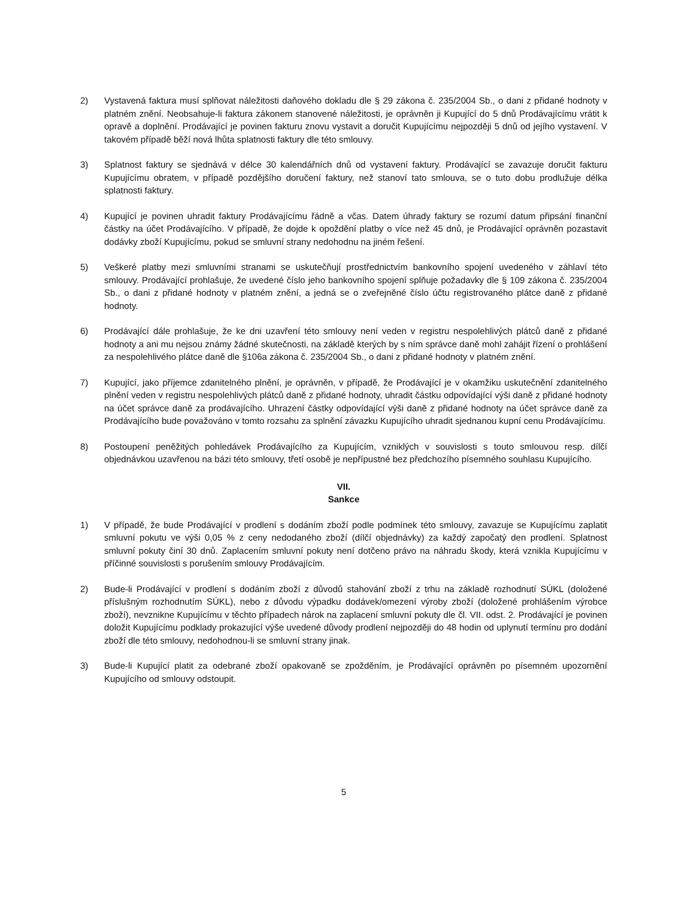2) Vystavená faktura musí splňovat náležitosti daňového dokladu dle § 29 zákona č. 235/2004 Sb., o dani z přidané hodnoty v platném znění. Neobsahuje-li faktura zákonem stanovené náležitosti, je oprávněn ji Kupující do 5 dnů Prodávajícímu vrátit k opravě a doplnění. Prodávající je povinen fakturu znovu vystavit a doručit Kupujícímu nejpozději 5 dnů od jejího vystavení. V takovém případě běží nová lhůta splatnosti faktury dle této smlouvy.
3) Splatnost faktury se sjednává v délce 30 kalendářních dnů od vystavení faktury. Prodávající se zavazuje doručit fakturu Kupujícímu obratem, v případě pozdějšího doručení faktury, než stanoví tato smlouva, se o tuto dobu prodlužuje délka splatnosti faktury.
4) Kupující je povinen uhradit faktury Prodávajícímu řádně a včas. Datem úhrady faktury se rozumí datum připsání finanční částky na účet Prodávajícího. V případě, že dojde k opoždění platby o více než 45 dnů, je Prodávající oprávněn pozastavit dodávky zboží Kupujícímu, pokud se smluvní strany nedohodnu na jiném řešení.
5) Veškeré platby mezi smluvními stranami se uskutečňují prostřednictvím bankovního spojení uvedeného v záhlaví této smlouvy. Prodávající prohlašuje, že uvedené číslo jeho bankovního spojení splňuje požadavky dle § 109 zákona č. 235/2004 Sb., o dani z přidané hodnoty v platném znění, a jedná se o zveřejněné číslo účtu registrovaného plátce daně z přidané hodnoty.
6) Prodávající dále prohlašuje, že ke dni uzavření této smlouvy není veden v registru nespolehlivých plátců daně z přidané hodnoty a ani mu nejsou známy žádné skutečnosti, na základě kterých by s ním správce daně mohl zahájit řízení o prohlášení za nespolehlivého plátce daně dle §106a zákona č. 235/2004 Sb., o dani z přidané hodnoty v platném znění.
7) Kupující, jako příjemce zdanitelného plnění, je oprávněn, v případě, že Prodávající je v okamžiku uskutečnění zdanitelného plnění veden v registru nespolehlivých plátců daně z přidané hodnoty, uhradit částku odpovídající výši daně z přidané hodnoty na účet správce daně za prodávajícího. Uhrazení částky odpovídající výši daně z přidané hodnoty na účet správce daně za Prodávajícího bude považováno v tomto rozsahu za splnění závazku Kupujícího uhradit sjednanou kupní cenu Prodávajícímu.
8) Postoupení peněžitých pohledávek Prodávajícího za Kupujícím, vzniklých v souvislosti s touto smlouvou resp. dílčí objednávkou uzavřenou na bázi této smlouvy, třetí osobě je nepřípustné bez předchozího písemného souhlasu Kupujícího.
VII.
Sankce
1) V případě, že bude Prodávající v prodlení s dodáním zboží podle podmínek této smlouvy, zavazuje se Kupujícímu zaplatit smluvní pokutu ve výši 0,05 % z ceny nedodaného zboží (dílčí objednávky) za každý započatý den prodlení. Splatnost smluvní pokuty činí 30 dnů. Zaplacením smluvní pokuty není dotčeno právo na náhradu škody, která vznikla Kupujícímu v příčinné souvislosti s porušením smlouvy Prodávajícím.
2) Bude-li Prodávající v prodlení s dodáním zboží z důvodů stahování zboží z trhu na základě rozhodnutí SÚKL (doložené příslušným rozhodnutím SÚKL), nebo z důvodu výpadku dodávek/omezení výroby zboží (doložené prohlášením výrobce zboží), nevznikne Kupujícímu v těchto případech nárok na zaplacení smluvní pokuty dle čl. VII. odst. 2. Prodávající je povinen doložit Kupujícímu podklady prokazující výše uvedené důvody prodlení nejpozději do 48 hodin od uplynutí termínu pro dodání zboží dle této smlouvy, nedohodnou-li se smluvní strany jinak.
3) Bude-li Kupující platit za odebrané zboží opakovaně se zpožděním, je Prodávající oprávněn po písemném upozornění Kupujícího od smlouvy odstoupit.
5